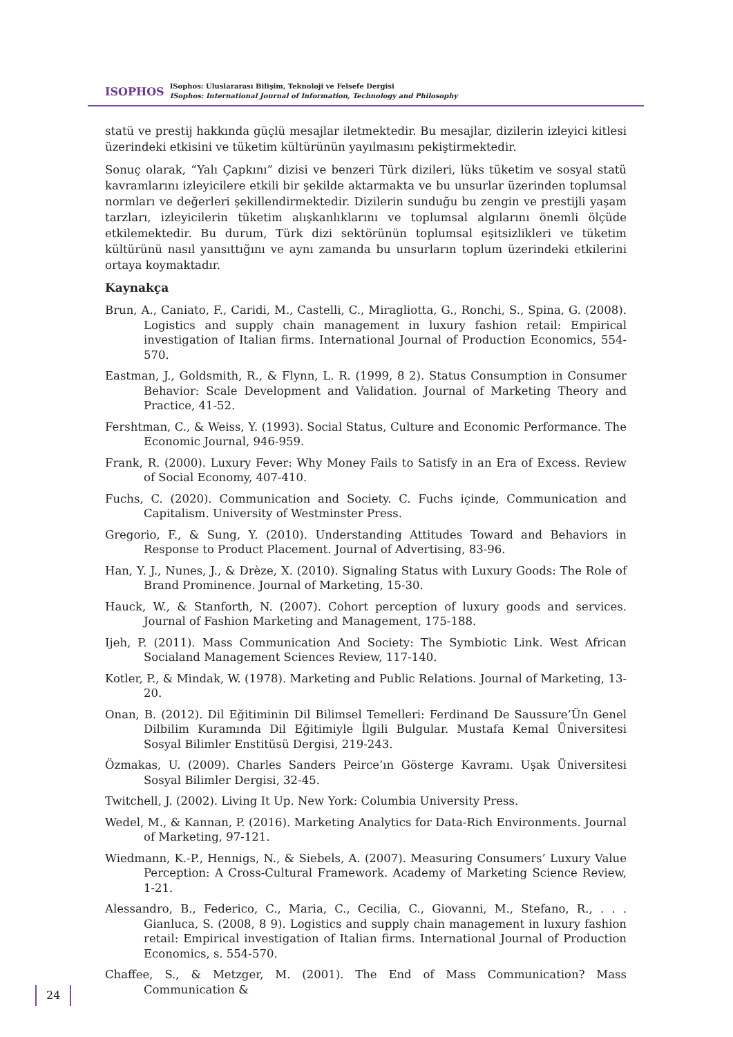ISOPHOS
ISophos: Uluslararası Bilişim, Teknoloji ve Felsefe Dergisi
ISophos: International Journal of Information, Technology and Philosophy
statü ve prestij hakkında güçlü mesajlar iletmektedir. Bu mesajlar, dizilerin izleyici kitlesi üzerindeki etkisini ve tüketim kültürünün yayılmasını pekiştirmektedir.
Sonuç olarak, “Yalı Çapkını” dizisi ve benzeri Türk dizileri, lüks tüketim ve sosyal statü kavramlarını izleyicilere etkili bir şekilde aktarmakta ve bu unsurlar üzerinden toplumsal normları ve değerleri şekillendirmektedir. Dizilerin sunduğu bu zengin ve prestijli yaşam tarzları, izleyicilerin tüketim alışkanlıklarını ve toplumsal algılarını önemli ölçüde etkilemektedir. Bu durum, Türk dizi sektörünün toplumsal eşitsizlikleri ve tüketim kültürünü nasıl yansıttığını ve aynı zamanda bu unsurların toplum üzerindeki etkilerini ortaya koymaktadır.
Kaynakça
Brun, A., Caniato, F., Caridi, M., Castelli, C., Miragliotta, G., Ronchi, S., Spina, G. (2008). Logistics and supply chain management in luxury fashion retail: Empirical investigation of Italian firms. International Journal of Production Economics, 554-570.
Eastman, J., Goldsmith, R., & Flynn, L. R. (1999, 8 2). Status Consumption in Consumer Behavior: Scale Development and Validation. Journal of Marketing Theory and Practice, 41-52.
Fershtman, C., & Weiss, Y. (1993). Social Status, Culture and Economic Performance. The Economic Journal, 946-959.
Frank, R. (2000). Luxury Fever: Why Money Fails to Satisfy in an Era of Excess. Review of Social Economy, 407-410.
Fuchs, C. (2020). Communication and Society. C. Fuchs içinde, Communication and Capitalism. University of Westminster Press.
Gregorio, F., & Sung, Y. (2010). Understanding Attitudes Toward and Behaviors in Response to Product Placement. Journal of Advertising, 83-96.
Han, Y. J., Nunes, J., & Drèze, X. (2010). Signaling Status with Luxury Goods: The Role of Brand Prominence. Journal of Marketing, 15-30.
Hauck, W., & Stanforth, N. (2007). Cohort perception of luxury goods and services. Journal of Fashion Marketing and Management, 175-188.
Ijeh, P. (2011). Mass Communication And Society: The Symbiotic Link. West African Socialand Management Sciences Review, 117-140.
Kotler, P., & Mindak, W. (1978). Marketing and Public Relations. Journal of Marketing, 13-20.
Onan, B. (2012). Dil Eğitiminin Dil Bilimsel Temelleri: Ferdinand De Saussure’Ün Genel Dilbilim Kuramında Dil Eğitimiyle İlgili Bulgular. Mustafa Kemal Üniversitesi Sosyal Bilimler Enstitüsü Dergisi, 219-243.
Özmakas, U. (2009). Charles Sanders Peirce’ın Gösterge Kavramı. Uşak Üniversitesi Sosyal Bilimler Dergisi, 32-45.
Twitchell, J. (2002). Living It Up. New York: Columbia University Press.
Wedel, M., & Kannan, P. (2016). Marketing Analytics for Data-Rich Environments. Journal of Marketing, 97-121.
Wiedmann, K.-P., Hennigs, N., & Siebels, A. (2007). Measuring Consumers’ Luxury Value Perception: A Cross-Cultural Framework. Academy of Marketing Science Review, 1-21.
Alessandro, B., Federico, C., Maria, C., Cecilia, C., Giovanni, M., Stefano, R., . . . Gianluca, S. (2008, 8 9). Logistics and supply chain management in luxury fashion retail: Empirical investigation of Italian firms. International Journal of Production Economics, s. 554-570.
Chaffee, S., & Metzger, M. (2001). The End of Mass Communication? Mass Communication &
24